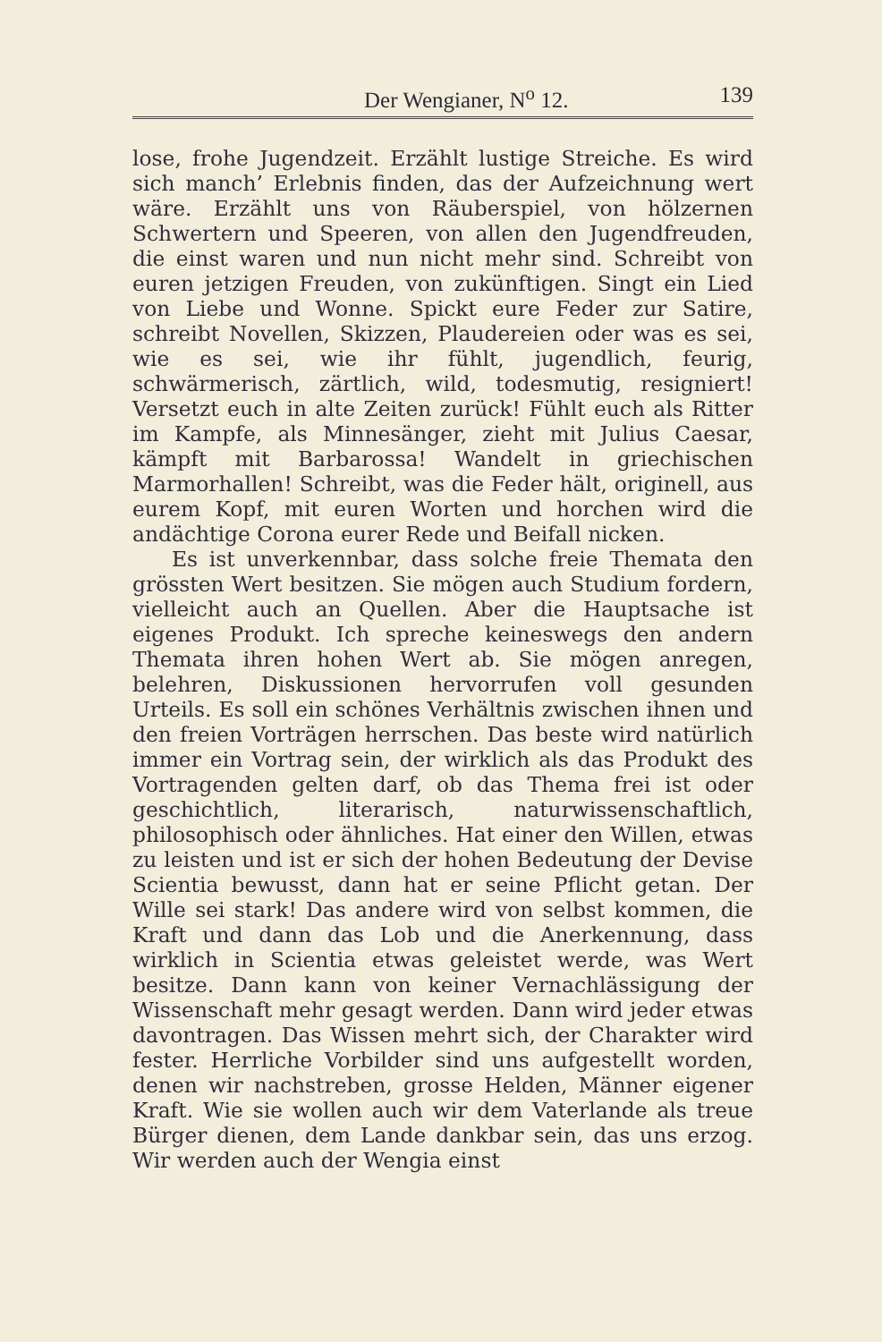Der Wengianer, N<sup>o</sup> 12. 139
lose, frohe Jugendzeit. Erzählt lustige Streiche. Es wird sich manch’ Erlebnis finden, das der Aufzeichnung wert wäre. Erzählt uns von Räuberspiel, von hölzernen Schwertern und Speeren, von allen den Jugendfreuden, die einst waren und nun nicht mehr sind. Schreibt von euren jetzigen Freuden, von zukünftigen. Singt ein Lied von Liebe und Wonne. Spickt eure Feder zur Satire, schreibt Novellen, Skizzen, Plaudereien oder was es sei, wie es sei, wie ihr fühlt, jugendlich, feurig, schwärmerisch, zärtlich, wild, todesmutig, resigniert! Versetzt euch in alte Zeiten zurück! Fühlt euch als Ritter im Kampfe, als Minnesänger, zieht mit Julius Caesar, kämpft mit Barbarossa! Wandelt in griechischen Marmorhallen! Schreibt, was die Feder hält, originell, aus eurem Kopf, mit euren Worten und horchen wird die andächtige Corona eurer Rede und Beifall nicken.
Es ist unverkennbar, dass solche freie Themata den grössten Wert besitzen. Sie mögen auch Studium fordern, vielleicht auch an Quellen. Aber die Hauptsache ist eigenes Produkt. Ich spreche keineswegs den andern Themata ihren hohen Wert ab. Sie mögen anregen, belehren, Diskussionen hervorrufen voll gesunden Urteils. Es soll ein schönes Verhältnis zwischen ihnen und den freien Vorträgen herrschen. Das beste wird natürlich immer ein Vortrag sein, der wirklich als das Produkt des Vortragenden gelten darf, ob das Thema frei ist oder geschichtlich, literarisch, naturwissenschaftlich, philosophisch oder ähnliches. Hat einer den Willen, etwas zu leisten und ist er sich der hohen Bedeutung der Devise Scientia bewusst, dann hat er seine Pflicht getan. Der Wille sei stark! Das andere wird von selbst kommen, die Kraft und dann das Lob und die Anerkennung, dass wirklich in Scientia etwas geleistet werde, was Wert besitze. Dann kann von keiner Vernachlässigung der Wissenschaft mehr gesagt werden. Dann wird jeder etwas davontragen. Das Wissen mehrt sich, der Charakter wird fester. Herrliche Vorbilder sind uns aufgestellt worden, denen wir nachstreben, grosse Helden, Männer eigener Kraft. Wie sie wollen auch wir dem Vaterlande als treue Bürger dienen, dem Lande dankbar sein, das uns erzog. Wir werden auch der Wengia einst